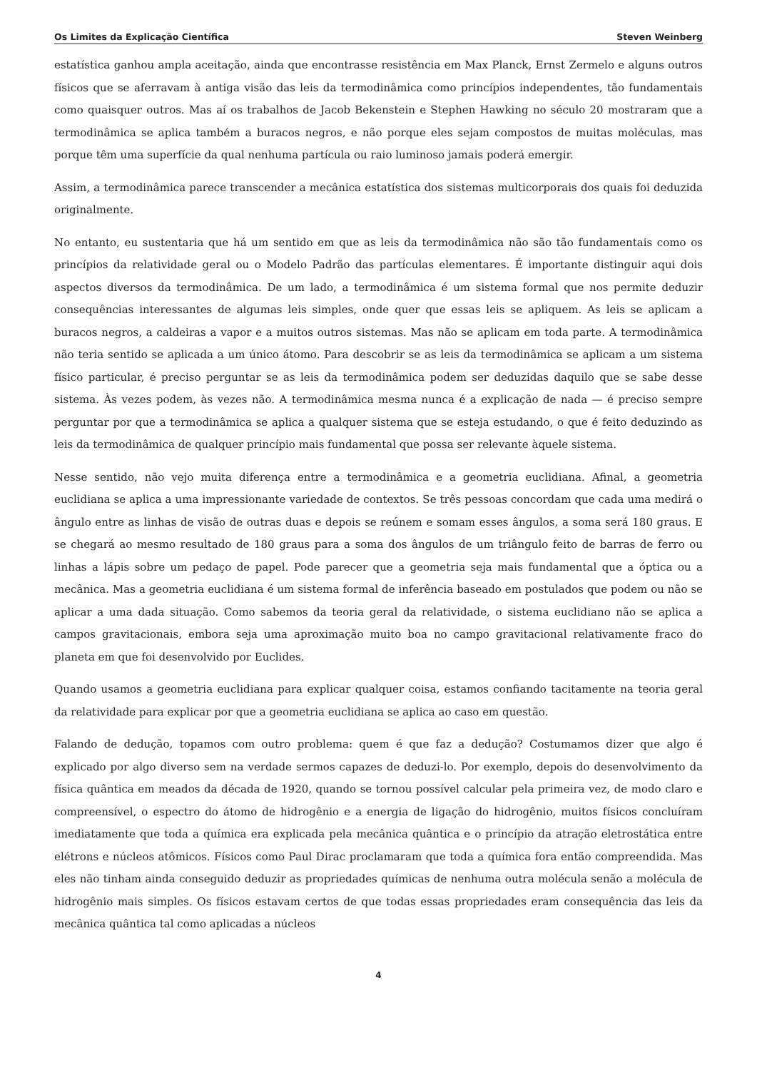Os Limites da Explicação Científica Steven Weinberg
estatística ganhou ampla aceitação, ainda que encontrasse resistência em Max Planck, Ernst Zermelo e alguns outros físicos que se aferravam à antiga visão das leis da termodinâmica como princípios independentes, tão fundamentais como quaisquer outros. Mas aí os trabalhos de Jacob Bekenstein e Stephen Hawking no século 20 mostraram que a termodinâmica se aplica também a buracos negros, e não porque eles sejam compostos de muitas moléculas, mas porque têm uma superfície da qual nenhuma partícula ou raio luminoso jamais poderá emergir.
Assim, a termodinâmica parece transcender a mecânica estatística dos sistemas multicorporais dos quais foi deduzida originalmente.
No entanto, eu sustentaria que há um sentido em que as leis da termodinâmica não são tão fundamentais como os princípios da relatividade geral ou o Modelo Padrão das partículas elementares. É importante distinguir aqui dois aspectos diversos da termodinâmica. De um lado, a termodinâmica é um sistema formal que nos permite deduzir consequências interessantes de algumas leis simples, onde quer que essas leis se apliquem. As leis se aplicam a buracos negros, a caldeiras a vapor e a muitos outros sistemas. Mas não se aplicam em toda parte. A termodinâmica não teria sentido se aplicada a um único átomo. Para descobrir se as leis da termodinâmica se aplicam a um sistema físico particular, é preciso perguntar se as leis da termodinâmica podem ser deduzidas daquilo que se sabe desse sistema. Às vezes podem, às vezes não. A termodinâmica mesma nunca é a explicação de nada — é preciso sempre perguntar por que a termodinâmica se aplica a qualquer sistema que se esteja estudando, o que é feito deduzindo as leis da termodinâmica de qualquer princípio mais fundamental que possa ser relevante àquele sistema.
Nesse sentido, não vejo muita diferença entre a termodinâmica e a geometria euclidiana. Afinal, a geometria euclidiana se aplica a uma impressionante variedade de contextos. Se três pessoas concordam que cada uma medirá o ângulo entre as linhas de visão de outras duas e depois se reúnem e somam esses ângulos, a soma será 180 graus. E se chegará ao mesmo resultado de 180 graus para a soma dos ângulos de um triângulo feito de barras de ferro ou linhas a lápis sobre um pedaço de papel. Pode parecer que a geometria seja mais fundamental que a óptica ou a mecânica. Mas a geometria euclidiana é um sistema formal de inferência baseado em postulados que podem ou não se aplicar a uma dada situação. Como sabemos da teoria geral da relatividade, o sistema euclidiano não se aplica a campos gravitacionais, embora seja uma aproximação muito boa no campo gravitacional relativamente fraco do planeta em que foi desenvolvido por Euclides.
Quando usamos a geometria euclidiana para explicar qualquer coisa, estamos confiando tacitamente na teoria geral da relatividade para explicar por que a geometria euclidiana se aplica ao caso em questão.
Falando de dedução, topamos com outro problema: quem é que faz a dedução? Costumamos dizer que algo é explicado por algo diverso sem na verdade sermos capazes de deduzi-lo. Por exemplo, depois do desenvolvimento da física quântica em meados da década de 1920, quando se tornou possível calcular pela primeira vez, de modo claro e compreensível, o espectro do átomo de hidrogênio e a energia de ligação do hidrogênio, muitos físicos concluíram imediatamente que toda a química era explicada pela mecânica quântica e o princípio da atração eletrostática entre elétrons e núcleos atômicos. Físicos como Paul Dirac proclamaram que toda a química fora então compreendida. Mas eles não tinham ainda conseguido deduzir as propriedades químicas de nenhuma outra molécula senão a molécula de hidrogênio mais simples. Os físicos estavam certos de que todas essas propriedades eram consequência das leis da mecânica quântica tal como aplicadas a núcleos
4